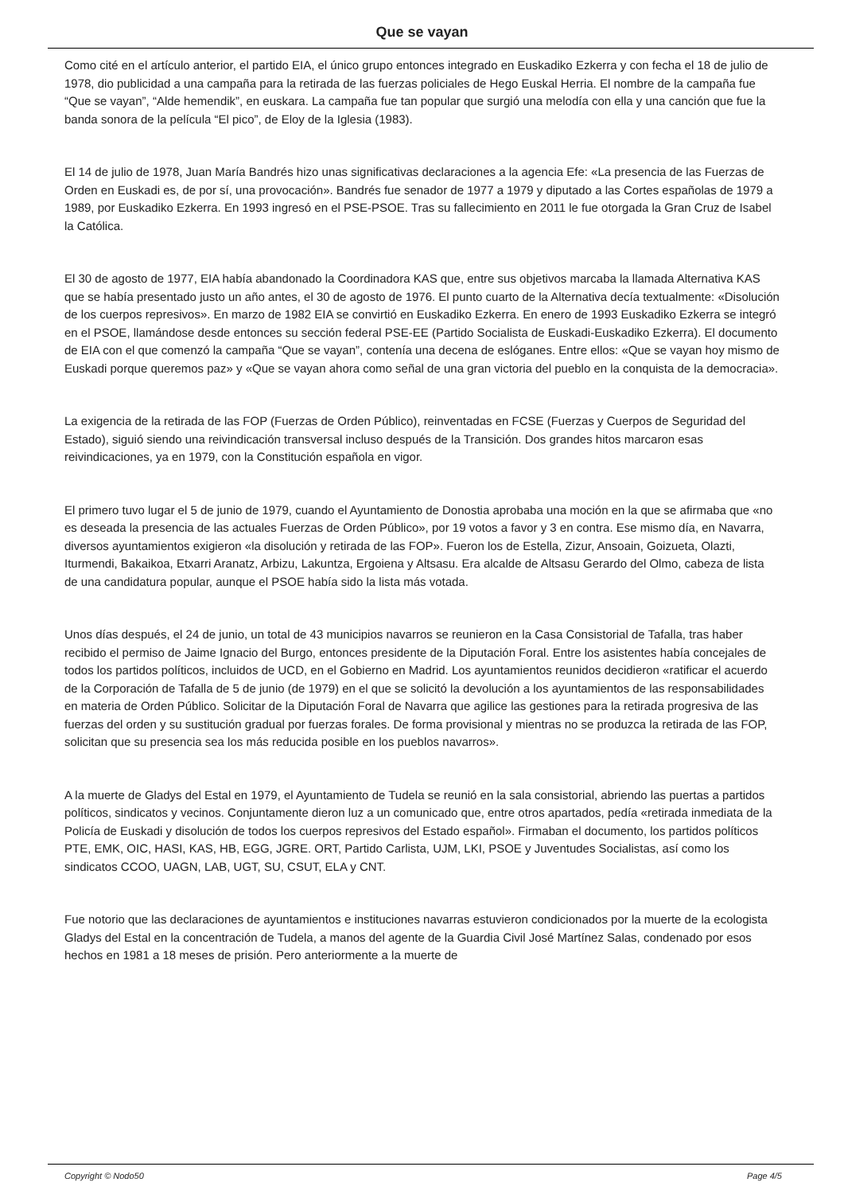Que se vayan
Como cité en el artículo anterior, el partido EIA, el único grupo entonces integrado en Euskadiko Ezkerra y con fecha el 18 de julio de 1978, dio publicidad a una campaña para la retirada de las fuerzas policiales de Hego Euskal Herria. El nombre de la campaña fue “Que se vayan”, “Alde hemendik”, en euskara. La campaña fue tan popular que surgió una melodía con ella y una canción que fue la banda sonora de la película “El pico”, de Eloy de la Iglesia (1983).
El 14 de julio de 1978, Juan María Bandrés hizo unas significativas declaraciones a la agencia Efe: «La presencia de las Fuerzas de Orden en Euskadi es, de por sí, una provocación». Bandrés fue senador de 1977 a 1979 y diputado a las Cortes españolas de 1979 a 1989, por Euskadiko Ezkerra. En 1993 ingresó en el PSE-PSOE. Tras su fallecimiento en 2011 le fue otorgada la Gran Cruz de Isabel la Católica.
El 30 de agosto de 1977, EIA había abandonado la Coordinadora KAS que, entre sus objetivos marcaba la llamada Alternativa KAS que se había presentado justo un año antes, el 30 de agosto de 1976. El punto cuarto de la Alternativa decía textualmente: «Disolución de los cuerpos represivos». En marzo de 1982 EIA se convirtió en Euskadiko Ezkerra. En enero de 1993 Euskadiko Ezkerra se integró en el PSOE, llamándose desde entonces su sección federal PSE-EE (Partido Socialista de Euskadi-Euskadiko Ezkerra). El documento de EIA con el que comenzó la campaña “Que se vayan”, contenía una decena de eslóganes. Entre ellos: «Que se vayan hoy mismo de Euskadi porque queremos paz» y «Que se vayan ahora como señal de una gran victoria del pueblo en la conquista de la democracia».
La exigencia de la retirada de las FOP (Fuerzas de Orden Público), reinventadas en FCSE (Fuerzas y Cuerpos de Seguridad del Estado), siguió siendo una reivindicación transversal incluso después de la Transición. Dos grandes hitos marcaron esas reivindicaciones, ya en 1979, con la Constitución española en vigor.
El primero tuvo lugar el 5 de junio de 1979, cuando el Ayuntamiento de Donostia aprobaba una moción en la que se afirmaba que «no es deseada la presencia de las actuales Fuerzas de Orden Público», por 19 votos a favor y 3 en contra. Ese mismo día, en Navarra, diversos ayuntamientos exigieron «la disolución y retirada de las FOP». Fueron los de Estella, Zizur, Ansoain, Goizueta, Olazti, Iturmendi, Bakaikoa, Etxarri Aranatz, Arbizu, Lakuntza, Ergoiena y Altsasu. Era alcalde de Altsasu Gerardo del Olmo, cabeza de lista de una candidatura popular, aunque el PSOE había sido la lista más votada.
Unos días después, el 24 de junio, un total de 43 municipios navarros se reunieron en la Casa Consistorial de Tafalla, tras haber recibido el permiso de Jaime Ignacio del Burgo, entonces presidente de la Diputación Foral. Entre los asistentes había concejales de todos los partidos políticos, incluidos de UCD, en el Gobierno en Madrid. Los ayuntamientos reunidos decidieron «ratificar el acuerdo de la Corporación de Tafalla de 5 de junio (de 1979) en el que se solicitó la devolución a los ayuntamientos de las responsabilidades en materia de Orden Público. Solicitar de la Diputación Foral de Navarra que agilice las gestiones para la retirada progresiva de las fuerzas del orden y su sustitución gradual por fuerzas forales. De forma provisional y mientras no se produzca la retirada de las FOP, solicitan que su presencia sea los más reducida posible en los pueblos navarros».
A la muerte de Gladys del Estal en 1979, el Ayuntamiento de Tudela se reunió en la sala consistorial, abriendo las puertas a partidos políticos, sindicatos y vecinos. Conjuntamente dieron luz a un comunicado que, entre otros apartados, pedía «retirada inmediata de la Policía de Euskadi y disolución de todos los cuerpos represivos del Estado español». Firmaban el documento, los partidos políticos PTE, EMK, OIC, HASI, KAS, HB, EGG, JGRE. ORT, Partido Carlista, UJM, LKI, PSOE y Juventudes Socialistas, así como los sindicatos CCOO, UAGN, LAB, UGT, SU, CSUT, ELA y CNT.
Fue notorio que las declaraciones de ayuntamientos e instituciones navarras estuvieron condicionados por la muerte de la ecologista Gladys del Estal en la concentración de Tudela, a manos del agente de la Guardia Civil José Martínez Salas, condenado por esos hechos en 1981 a 18 meses de prisión. Pero anteriormente a la muerte de
Copyright © Nodo50 Page 4/5